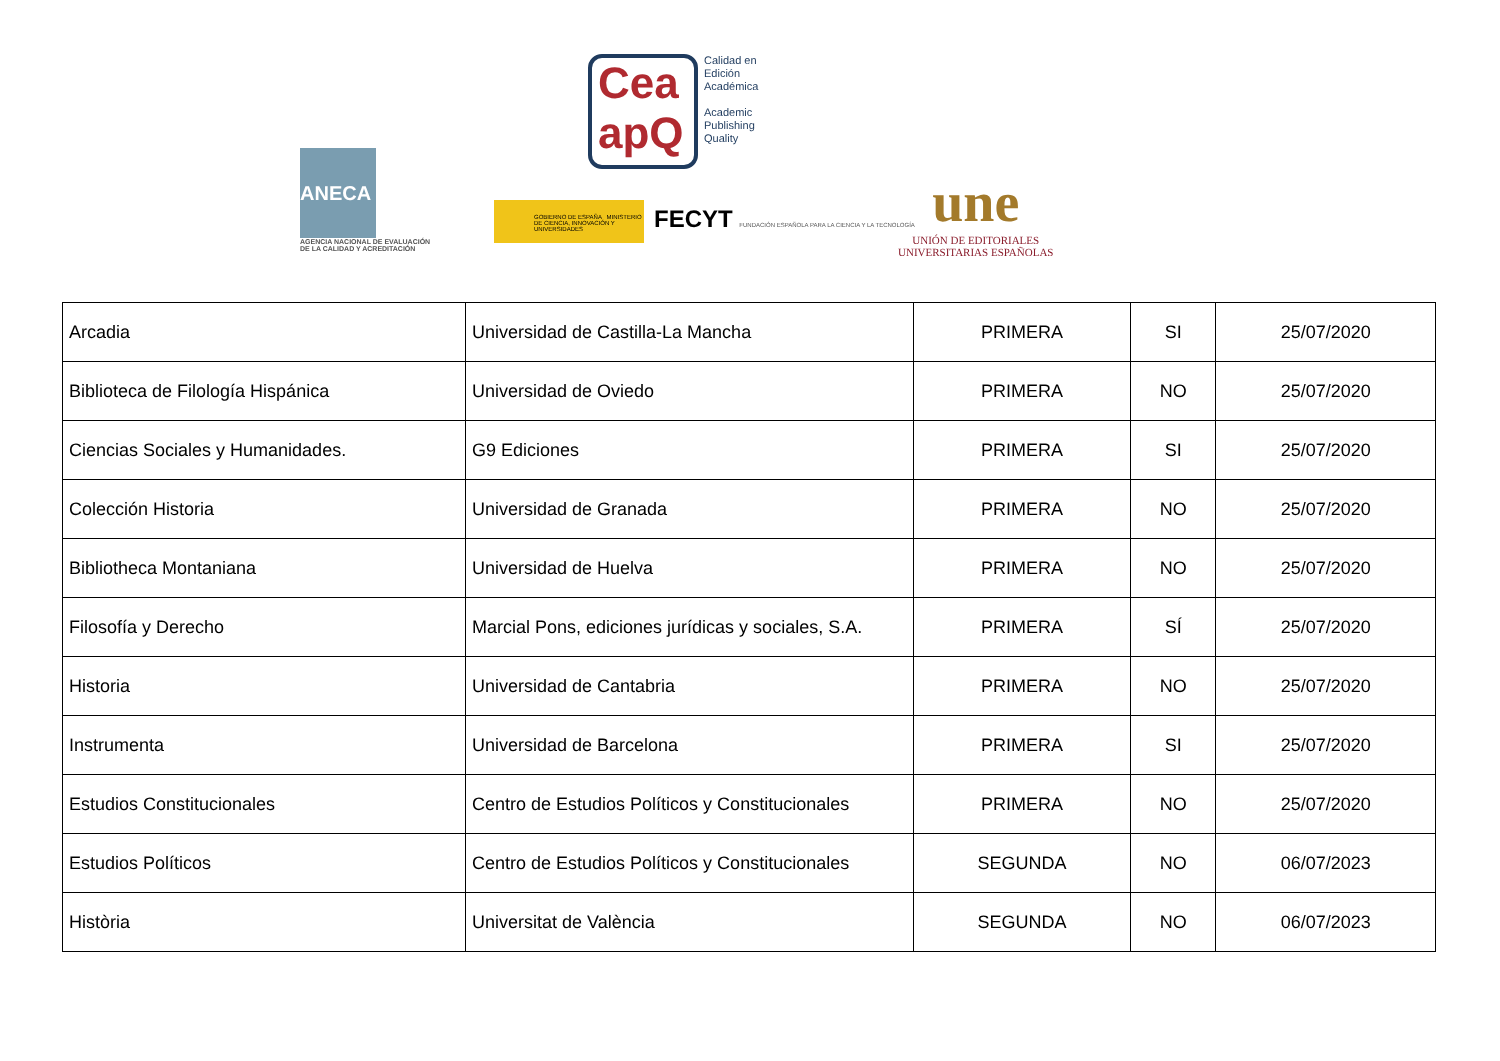ANECA
AGENCIA NACIONAL DE EVALUACIÓN DE LA CALIDAD Y ACREDITACIÓN
Cea apQ
Calidad en
Edición
Académica
Academic
Publishing
Quality
GOBIERNO DE ESPAÑA MINISTERIO DE CIENCIA, INNOVACIÓN Y UNIVERSIDADES
FECYT FUNDACIÓN ESPAÑOLA PARA LA CIENCIA Y LA TECNOLOGÍA
une
UNIÓN DE EDITORIALES
UNIVERSITARIAS ESPAÑOLAS
| Arcadia | Universidad de Castilla-La Mancha | PRIMERA | SI | 25/07/2020 |
| Biblioteca de Filología Hispánica | Universidad de Oviedo | PRIMERA | NO | 25/07/2020 |
| Ciencias Sociales y Humanidades. | G9 Ediciones | PRIMERA | SI | 25/07/2020 |
| Colección Historia | Universidad de Granada | PRIMERA | NO | 25/07/2020 |
| Bibliotheca Montaniana | Universidad de Huelva | PRIMERA | NO | 25/07/2020 |
| Filosofía y Derecho | Marcial Pons, ediciones jurídicas y sociales, S.A. | PRIMERA | SÍ | 25/07/2020 |
| Historia | Universidad de Cantabria | PRIMERA | NO | 25/07/2020 |
| Instrumenta | Universidad de Barcelona | PRIMERA | SI | 25/07/2020 |
| Estudios Constitucionales | Centro de Estudios Políticos y Constitucionales | PRIMERA | NO | 25/07/2020 |
| Estudios Políticos | Centro de Estudios Políticos y Constitucionales | SEGUNDA | NO | 06/07/2023 |
| Història | Universitat de València | SEGUNDA | NO | 06/07/2023 |